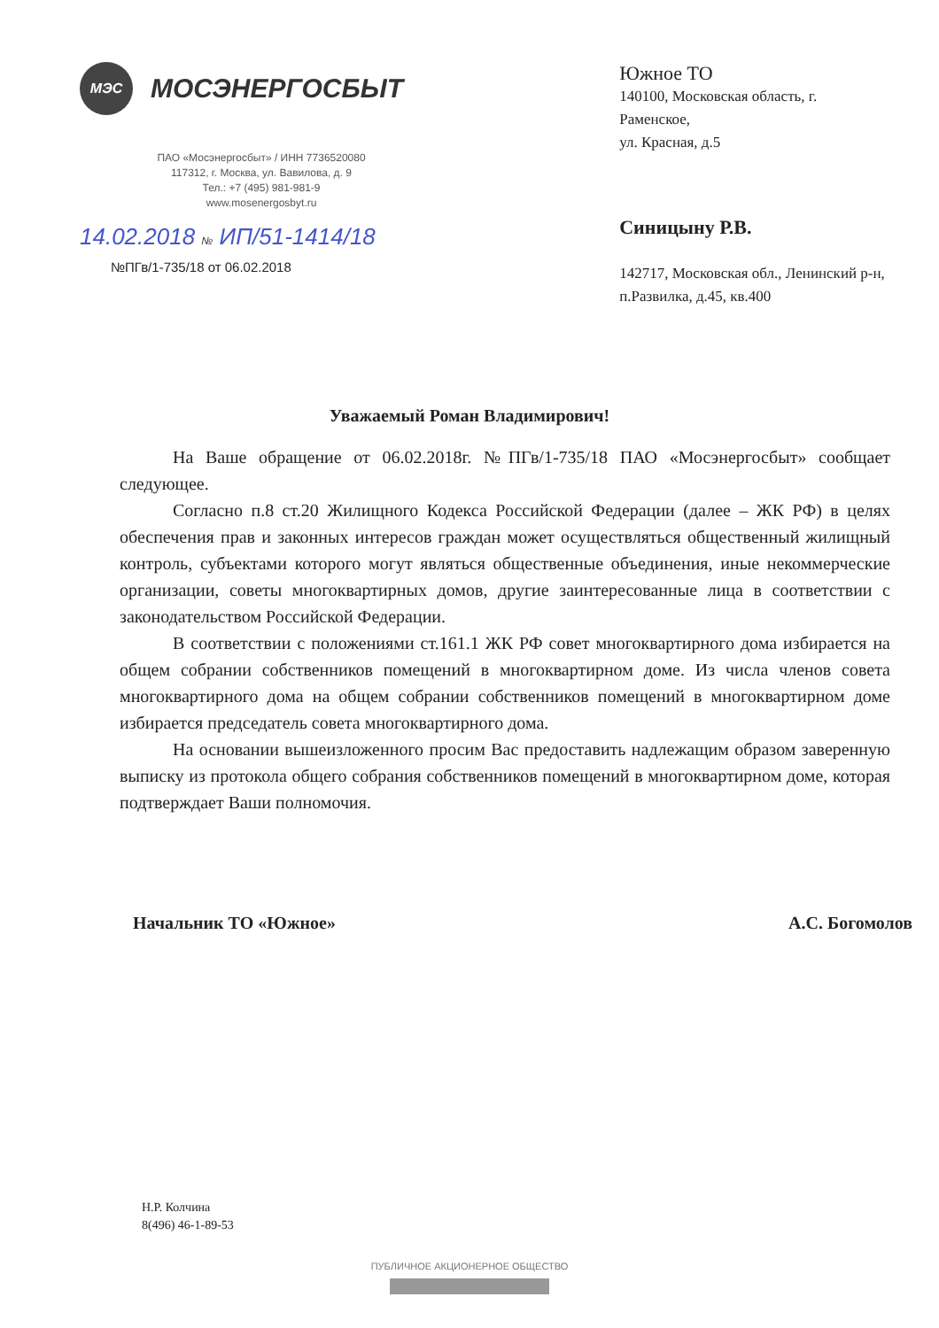МЭС
МОСЭНЕРГОСБЫТ
ПАО «Мосэнергосбыт» / ИНН 7736520080
117312, г. Москва, ул. Вавилова, д. 9
Тел.: +7 (495) 981-981-9
www.mosenergosbyt.ru
14.02.2018 № ИП/51-1414/18
№ПГв/1-735/18 от 06.02.2018
Южное ТО
140100, Московская область, г. Раменское,
ул. Красная, д.5
Синицыну Р.В.
142717, Московская обл., Ленинский р-н,
п.Развилка, д.45, кв.400
Уважаемый Роман Владимирович!
На Ваше обращение от 06.02.2018г. №ПГв/1-735/18 ПАО «Мосэнергосбыт» сообщает следующее.
Согласно п.8 ст.20 Жилищного Кодекса Российской Федерации (далее – ЖК РФ) в целях обеспечения прав и законных интересов граждан может осуществляться общественный жилищный контроль, субъектами которого могут являться общественные объединения, иные некоммерческие организации, советы многоквартирных домов, другие заинтересованные лица в соответствии с законодательством Российской Федерации.
В соответствии с положениями ст.161.1 ЖК РФ совет многоквартирного дома избирается на общем собрании собственников помещений в многоквартирном доме. Из числа членов совета многоквартирного дома на общем собрании собственников помещений в многоквартирном доме избирается председатель совета многоквартирного дома.
На основании вышеизложенного просим Вас предоставить надлежащим образом заверенную выписку из протокола общего собрания собственников помещений в многоквартирном доме, которая подтверждает Ваши полномочия.
Начальник ТО «Южное» А.С. Богомолов
Н.Р. Колчина
8(496) 46-1-89-53
ПУБЛИЧНОЕ АКЦИОНЕРНОЕ ОБЩЕСТВО